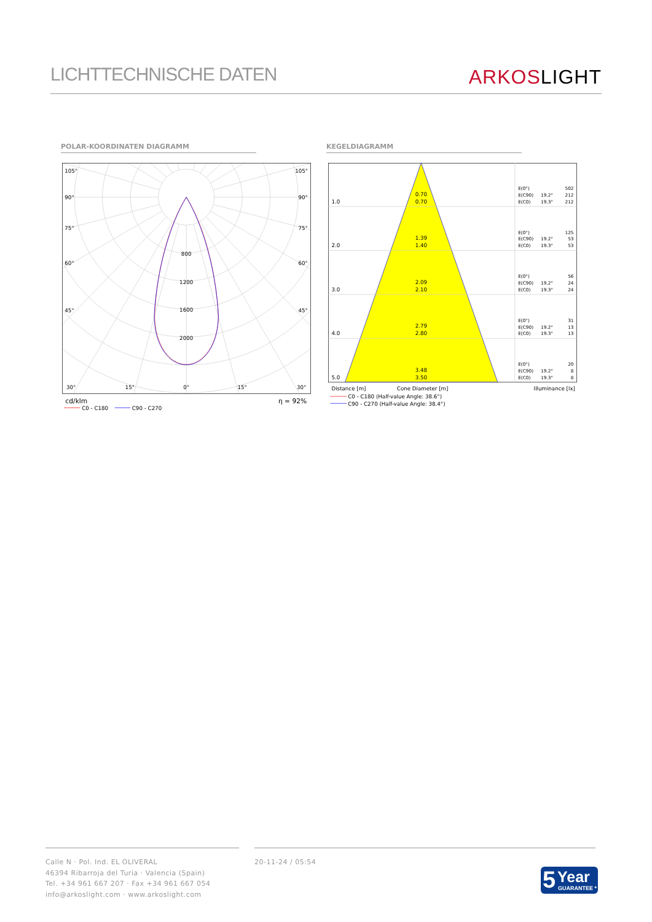LICHTTECHNISCHE DATEN
ARKOSLIGHT
POLAR-KOORDINATEN DIAGRAMM KEGELDIAGRAMM
800
1200
1600
2000
105°
105°
90°
90°
75°
75°
60°
60°
45°
45°
30°
15°
0°
15°
30°
cd/klm
η = 92%
C0 - C180
C90 - C270
1.0
2.0
3.0
4.0
5.0
0.70
0.70
1.39
1.40
2.09
2.10
2.79
2.80
3.48
3.50
E(0°)
502
E(C90)
19.2°
212
E(C0)
19.3°
212
E(0°)
125
E(C90)
19.2°
53
E(C0)
19.3°
53
E(0°)
56
E(C90)
19.2°
24
E(C0)
19.3°
24
E(0°)
31
E(C90)
19.2°
13
E(C0)
19.3°
13
E(0°)
20
E(C90)
19.2°
8
E(C0)
19.3°
8
Distance [m]
Cone Diameter [m]
Illuminance [lx]
C0 - C180 (Half-value Angle: 38.6°)
C90 - C270 (Half-value Angle: 38.4°)
Calle N · Pol. Ind. EL OLIVERAL
46394 Ribarroja del Turia · Valencia (Spain)
Tel. +34 961 667 207 · Fax +34 961 667 054
info@arkoslight.com · www.arkoslight.com
20-11-24 / 05:54
5 Year
GUARANTEE *